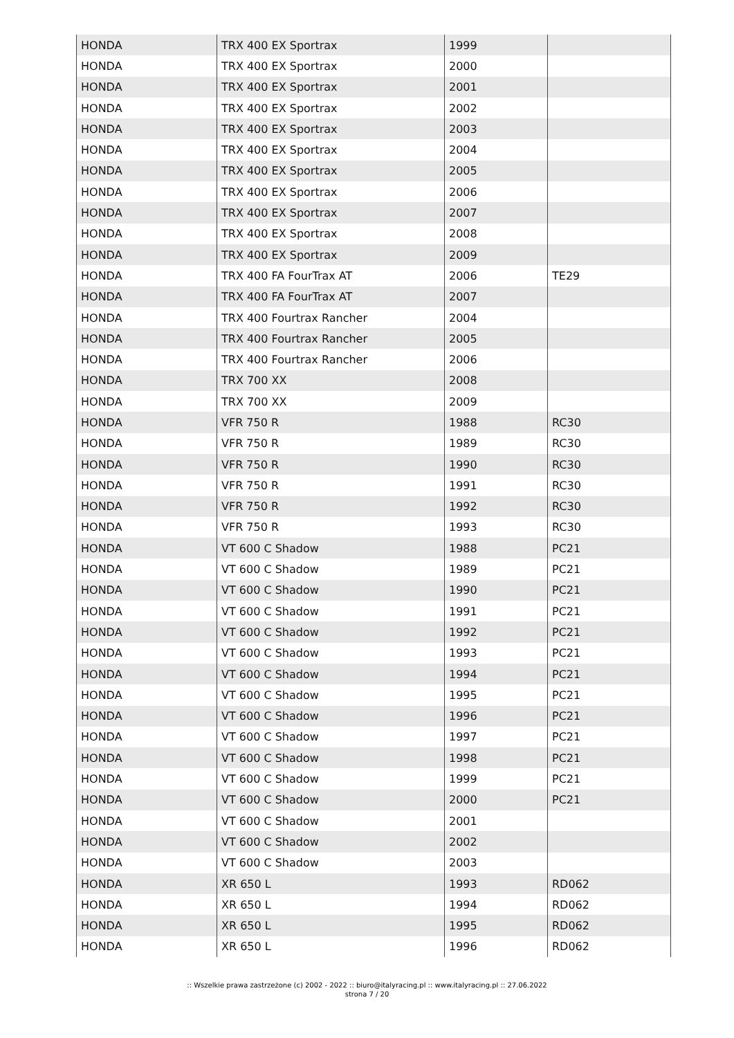| HONDA | TRX 400 EX Sportrax | 1999 | |
| HONDA | TRX 400 EX Sportrax | 2000 | |
| HONDA | TRX 400 EX Sportrax | 2001 | |
| HONDA | TRX 400 EX Sportrax | 2002 | |
| HONDA | TRX 400 EX Sportrax | 2003 | |
| HONDA | TRX 400 EX Sportrax | 2004 | |
| HONDA | TRX 400 EX Sportrax | 2005 | |
| HONDA | TRX 400 EX Sportrax | 2006 | |
| HONDA | TRX 400 EX Sportrax | 2007 | |
| HONDA | TRX 400 EX Sportrax | 2008 | |
| HONDA | TRX 400 EX Sportrax | 2009 | |
| HONDA | TRX 400 FA FourTrax AT | 2006 | TE29 |
| HONDA | TRX 400 FA FourTrax AT | 2007 | |
| HONDA | TRX 400 Fourtrax Rancher | 2004 | |
| HONDA | TRX 400 Fourtrax Rancher | 2005 | |
| HONDA | TRX 400 Fourtrax Rancher | 2006 | |
| HONDA | TRX 700 XX | 2008 | |
| HONDA | TRX 700 XX | 2009 | |
| HONDA | VFR 750 R | 1988 | RC30 |
| HONDA | VFR 750 R | 1989 | RC30 |
| HONDA | VFR 750 R | 1990 | RC30 |
| HONDA | VFR 750 R | 1991 | RC30 |
| HONDA | VFR 750 R | 1992 | RC30 |
| HONDA | VFR 750 R | 1993 | RC30 |
| HONDA | VT 600 C Shadow | 1988 | PC21 |
| HONDA | VT 600 C Shadow | 1989 | PC21 |
| HONDA | VT 600 C Shadow | 1990 | PC21 |
| HONDA | VT 600 C Shadow | 1991 | PC21 |
| HONDA | VT 600 C Shadow | 1992 | PC21 |
| HONDA | VT 600 C Shadow | 1993 | PC21 |
| HONDA | VT 600 C Shadow | 1994 | PC21 |
| HONDA | VT 600 C Shadow | 1995 | PC21 |
| HONDA | VT 600 C Shadow | 1996 | PC21 |
| HONDA | VT 600 C Shadow | 1997 | PC21 |
| HONDA | VT 600 C Shadow | 1998 | PC21 |
| HONDA | VT 600 C Shadow | 1999 | PC21 |
| HONDA | VT 600 C Shadow | 2000 | PC21 |
| HONDA | VT 600 C Shadow | 2001 | |
| HONDA | VT 600 C Shadow | 2002 | |
| HONDA | VT 600 C Shadow | 2003 | |
| HONDA | XR 650 L | 1993 | RD062 |
| HONDA | XR 650 L | 1994 | RD062 |
| HONDA | XR 650 L | 1995 | RD062 |
| HONDA | XR 650 L | 1996 | RD062 |
:: Wszelkie prawa zastrzeżone (c) 2002 - 2022 :: biuro@italyracing.pl :: www.italyracing.pl :: 27.06.2022
strona 7 / 20